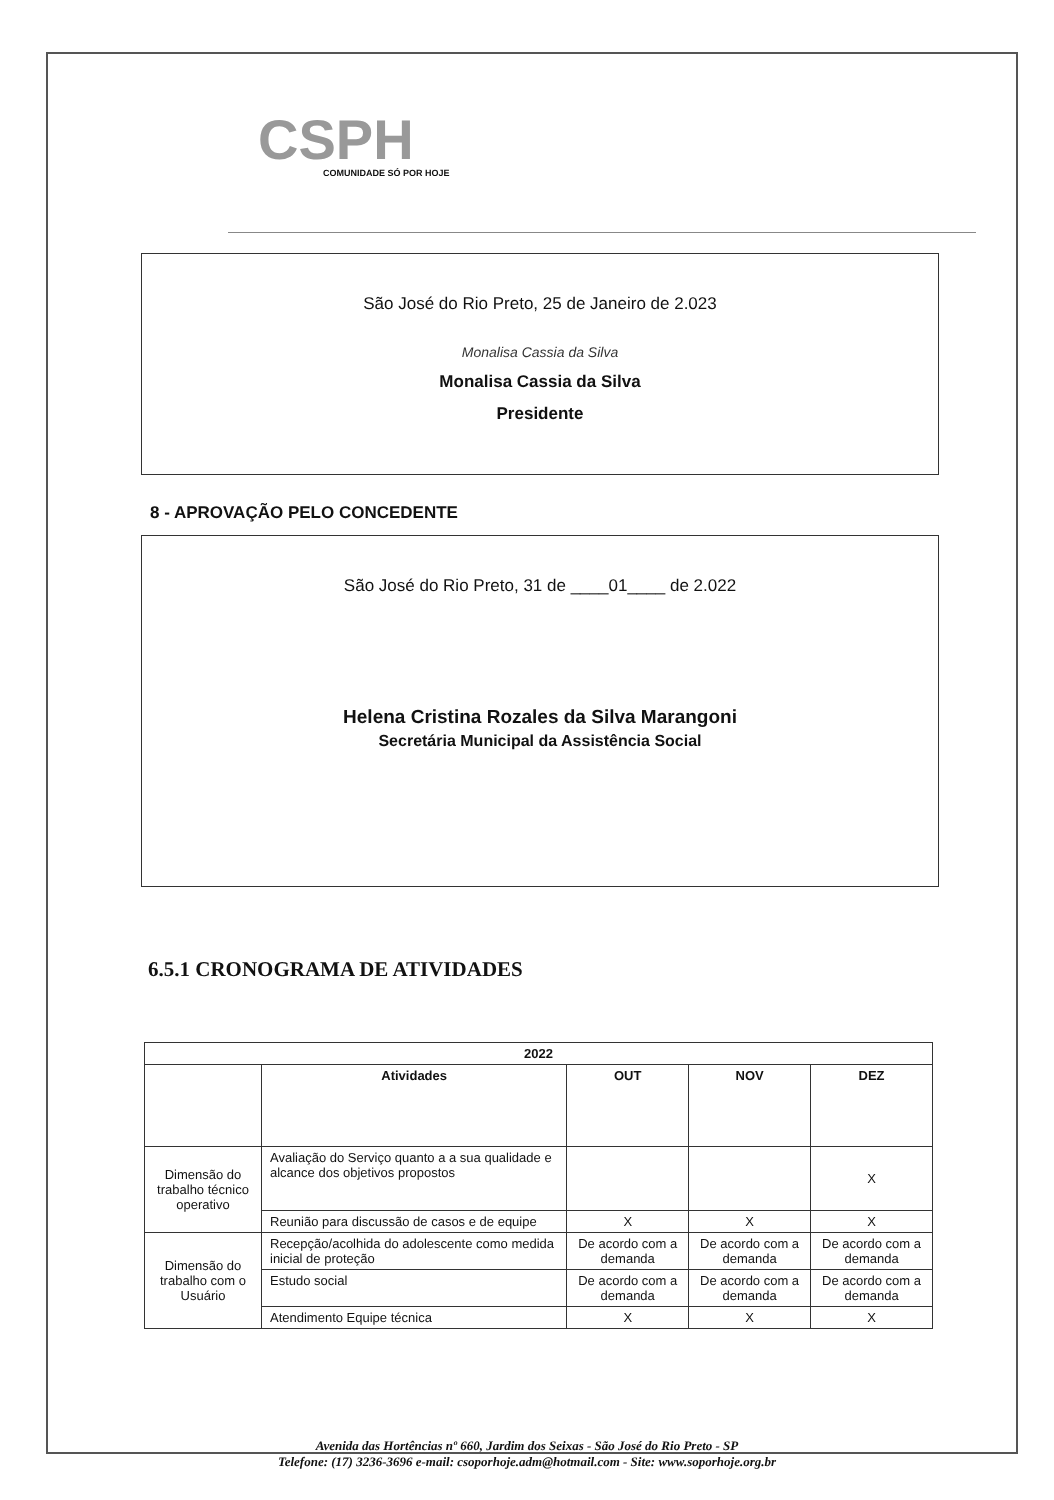CSPH
COMUNIDADE SÓ POR HOJE
São José do Rio Preto, 25 de Janeiro de 2.023
Monalisa Cassia da Silva
Monalisa Cassia da Silva
Presidente
8 - APROVAÇÃO PELO CONCEDENTE
São José do Rio Preto, 31 de ____01____ de 2.022
Helena Cristina Rozales da Silva Marangoni
Secretária Municipal da Assistência Social
6.5.1 CRONOGRAMA DE ATIVIDADES
| 2022 | | | | |
| --- | --- | --- | --- | --- |
| | Atividades | OUT | NOV | DEZ |
| Dimensão do trabalho técnico operativo | Avaliação do Serviço quanto a a sua qualidade e alcance dos objetivos propostos | | | X |
| | Reunião para discussão de casos e de equipe | X | X | X |
| Dimensão do trabalho com o Usuário | Recepção/acolhida do adolescente como medida inicial de proteção | De acordo com a demanda | De acordo com a demanda | De acordo com a demanda |
| | Estudo social | De acordo com a demanda | De acordo com a demanda | De acordo com a demanda |
| | Atendimento Equipe técnica | X | X | X |
Avenida das Hortências nº 660, Jardim dos Seixas - São José do Rio Preto - SP
Telefone: (17) 3236-3696 e-mail: csoporhoje.adm@hotmail.com - Site: www.soporhoje.org.br